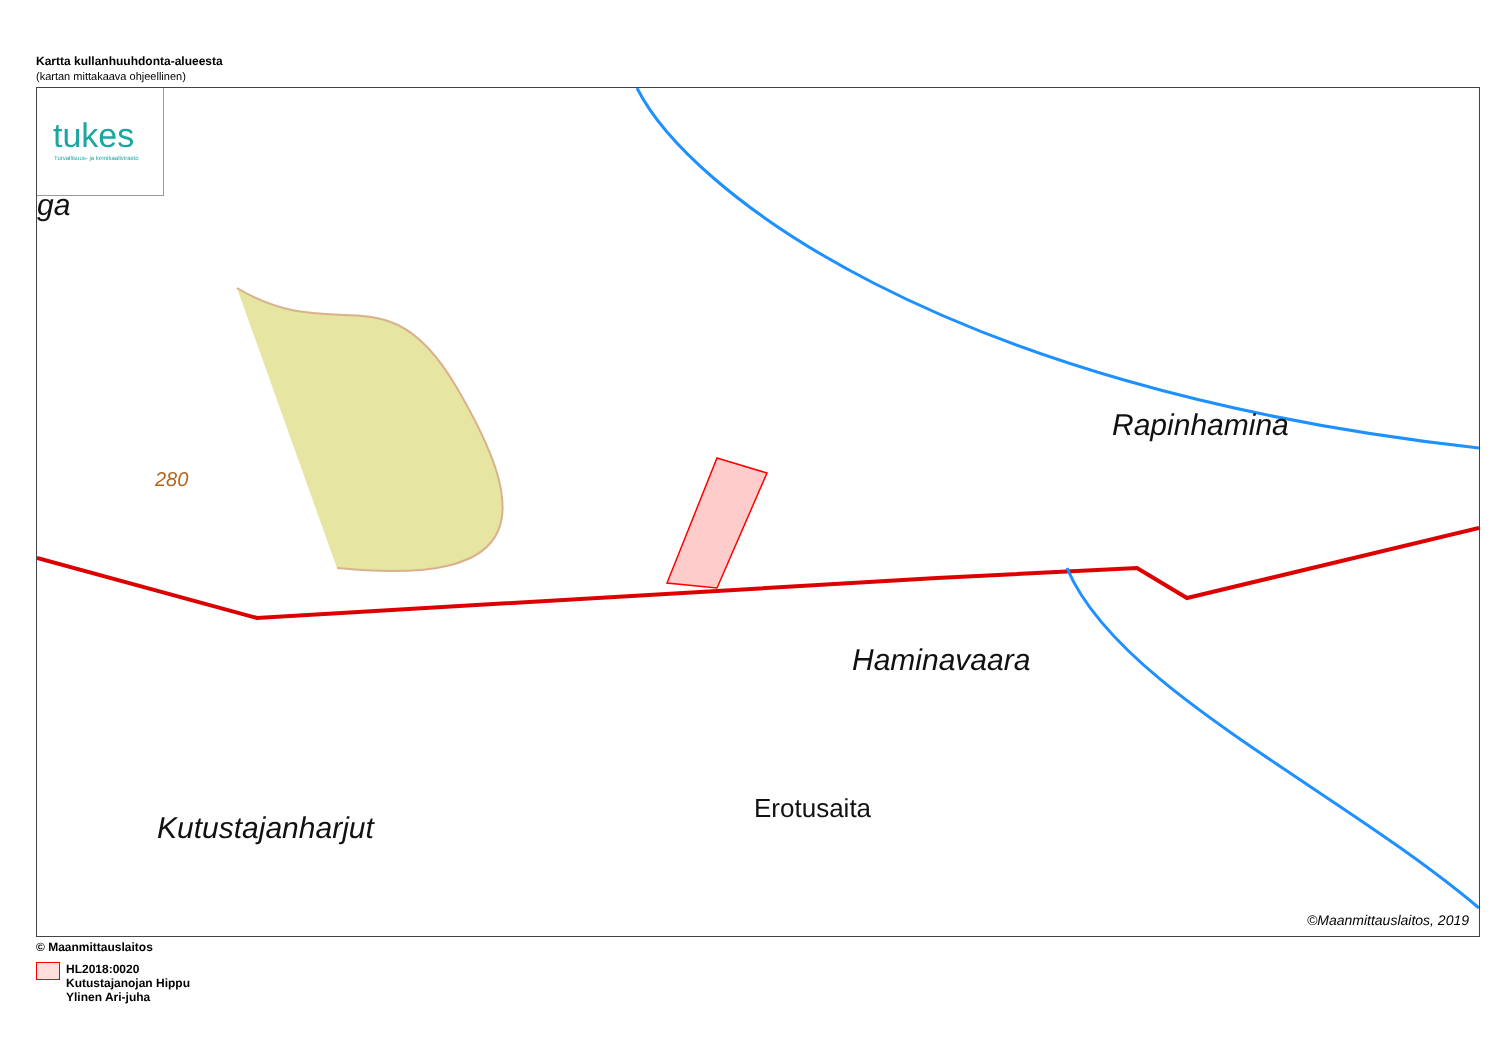Kartta kullanhuuhdonta-alueesta
(kartan mittakaava ohjeellinen)
tukes
Turvallisuus- ja kemikaalivirasto
Rapinhamina
Haminavaara
Erotusaita
Kutustajanharjut
ga
280
©Maanmittauslaitos, 2019
© Maanmittauslaitos
HL2018:0020
Kutustajanojan Hippu
Ylinen Ari-juha